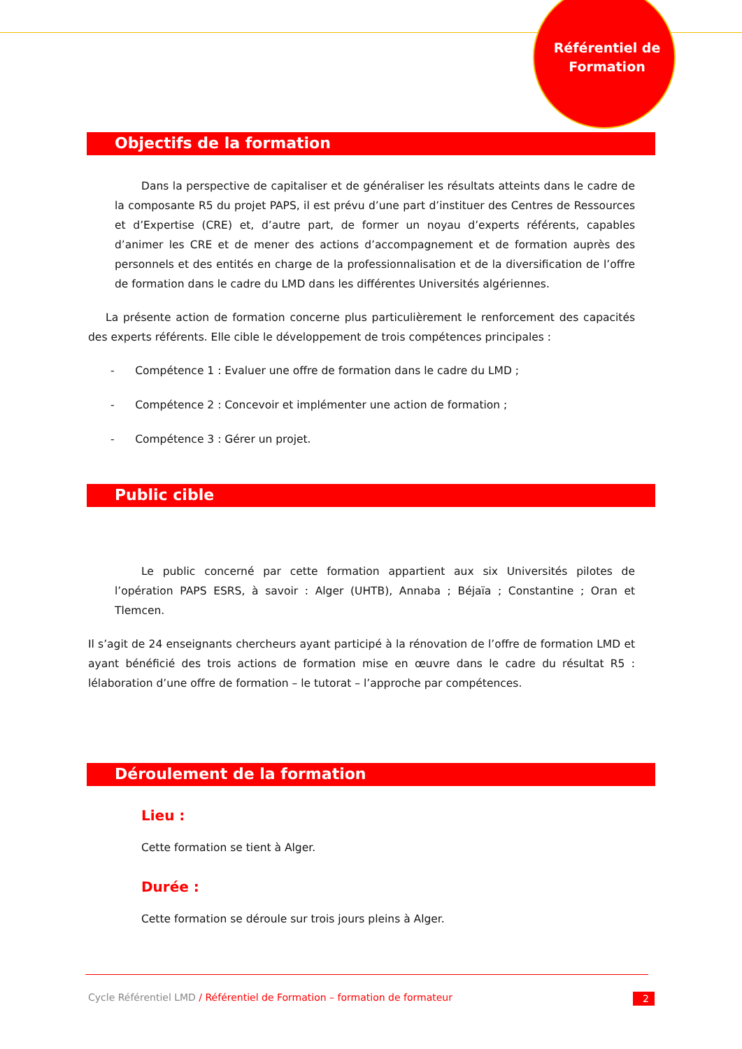Référentiel de Formation
Objectifs de la formation
Dans la perspective de capitaliser et de généraliser les résultats atteints dans le cadre de la composante R5 du projet PAPS, il est prévu d’une part d’instituer des Centres de Ressources et d’Expertise (CRE) et, d’autre part, de former un noyau d’experts référents, capables d’animer les CRE et de mener des actions d’accompagnement et de formation auprès des personnels et des entités en charge de la professionnalisation et de la diversification de l’offre de formation dans le cadre du LMD dans les différentes Universités algériennes.
La présente action de formation concerne plus particulièrement le renforcement des capacités des experts référents. Elle cible le développement de trois compétences principales :
- Compétence 1 : Evaluer une offre de formation dans le cadre du LMD ;
- Compétence 2 : Concevoir et implémenter une action de formation ;
- Compétence 3 : Gérer un projet.
Public cible
Le public concerné par cette formation appartient aux six Universités pilotes de l’opération PAPS ESRS, à savoir : Alger (UHTB), Annaba ; Béjaïa ; Constantine ; Oran et Tlemcen.
Il s’agit de 24 enseignants chercheurs ayant participé à la rénovation de l’offre de formation LMD et ayant bénéficié des trois actions de formation mise en œuvre dans le cadre du résultat R5 : lélaboration d’une offre de formation – le tutorat – l’approche par compétences.
Déroulement de la formation
Lieu :
Cette formation se tient à Alger.
Durée :
Cette formation se déroule sur trois jours pleins à Alger.
Cycle Référentiel LMD / Référentiel de Formation – formation de formateur 2